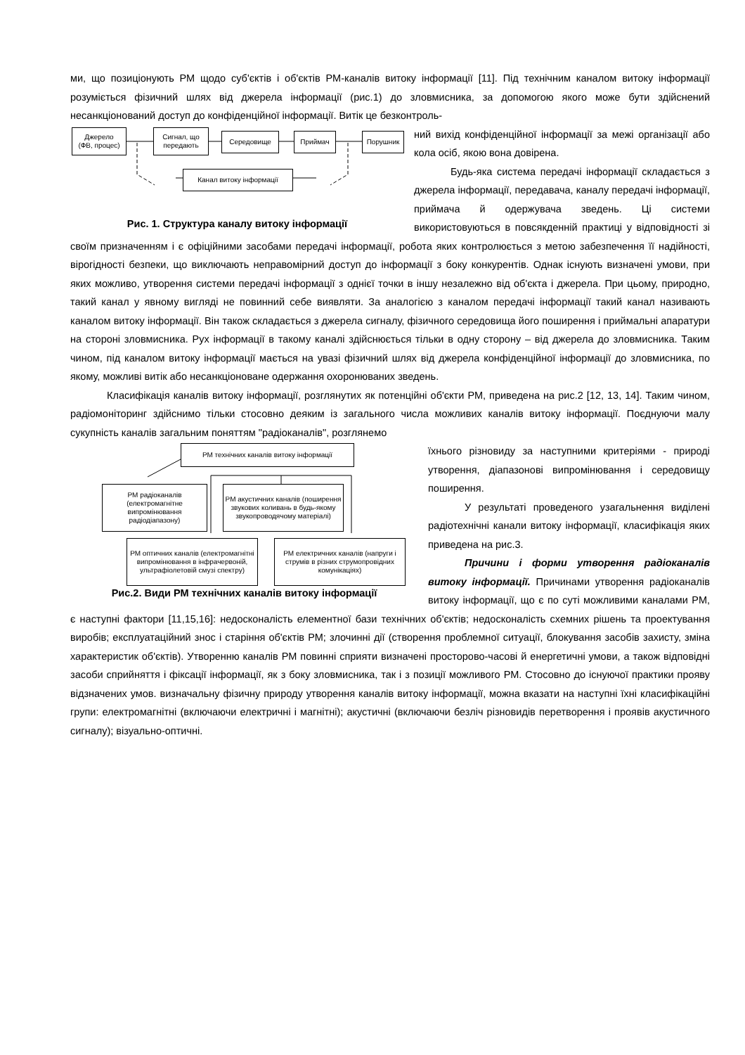ми, що позиціонують РМ щодо суб'єктів і об'єктів РМ-каналів витоку інформації [11]. Під технічним каналом витоку інформації розуміється фізичний шлях від джерела інформації (рис.1) до зловмисника, за допомогою якого може бути здійснений несанкціонований доступ до конфіденційної інформації. Витік це безконтроль-
Джерело
(ФВ, процес)
Сигнал, що
передають
Середовище Приймач Порушник
Канал витоку інформації
Рис. 1. Структура каналу витоку інформації
ний вихід конфіденційної інформації за межі організації або кола осіб, якою вона довірена.
Будь-яка система передачі інформації складається з джерела інформації, передавача, каналу передачі інформації, приймача й одержувача зведень. Ці системи використовуються в повсякденній практиці у відповідності зі своїм призначенням і є офіційними засобами передачі інформації, робота яких контролюється з метою забезпечення її надійності, вірогідності безпеки, що виключають неправомірний доступ до інформації з боку конкурентів. Однак існують визначені умови, при яких можливо, утворення системи передачі інформації з однієї точки в іншу незалежно від об'єкта і джерела. При цьому, природно, такий канал у явному вигляді не повинний себе виявляти. За аналогією з каналом передачі інформації такий канал називають каналом витоку інформації. Він також складається з джерела сигналу, фізичного середовища його поширення і приймальні апаратури на стороні зловмисника. Рух інформації в такому каналі здійснюється тільки в одну сторону – від джерела до зловмисника. Таким чином, під каналом витоку інформації мається на увазі фізичний шлях від джерела конфіденційної інформації до зловмисника, по якому, можливі витік або несанкціоноване одержання охоронюваних зведень.
Класифікація каналів витоку інформації, розглянутих як потенційні об'єкти РМ, приведена на рис.2 [12, 13, 14]. Таким чином, радіомоніторинг здійснимо тільки стосовно деяким із загального числа можливих каналів витоку інформації. Поєднуючи малу сукупність каналів загальним поняттям "радіоканалів", розглянемо
РМ технічних каналів витоку інформації
РМ радіоканалів (електромагнітне випромінювання радіодіапазону)
РМ акустичних каналів (поширення звукових коливань в будь-якому звукопроводячому матеріалі)
РМ оптичних каналів (електромагнітні випромінювання в інфрачервоній, ультрафіолетовій смузі спектру)
РМ електричних каналів (напруги і струмів в різних струмопровідних комунікаціях)
Рис.2. Види РМ технічних каналів витоку інформації
їхнього різновиду за наступними критеріями - природі утворення, діапазонові випромінювання і середовищу поширення.
У результаті проведеного узагальнення виділені радіотехнічні канали витоку інформації, класифікація яких приведена на рис.3.
Причини і форми утворення радіоканалів витоку інформації. Причинами утворення радіоканалів витоку інформації, що є по суті можливими каналами РМ, є наступні фактори [11,15,16]: недосконалість елементної бази технічних об'єктів; недосконалість схемних рішень та проектування виробів; експлуатаційний знос і старіння об'єктів РМ; злочинні дії (створення проблемної ситуації, блокування засобів захисту, зміна характеристик об'єктів). Утворенню каналів РМ повинні сприяти визначені просторово-часові й енергетичні умови, а також відповідні засоби сприйняття і фіксації інформації, як з боку зловмисника, так і з позиції можливого РМ. Стосовно до існуючої практики прояву відзначених умов. визначальну фізичну природу утворення каналів витоку інформації, можна вказати на наступні їхні класифікаційні групи: електромагнітні (включаючи електричні і магнітні); акустичні (включаючи безліч різновидів перетворення і проявів акустичного сигналу); візуально-оптичні.